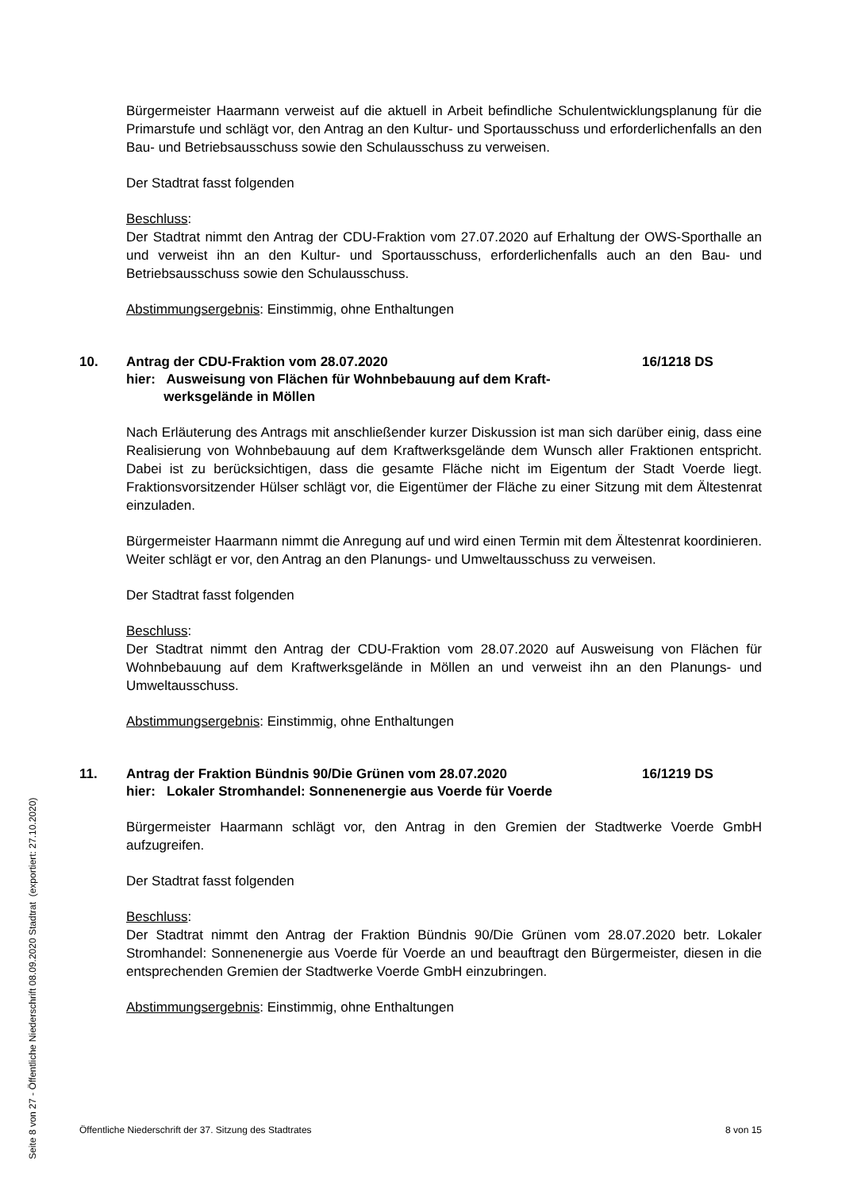Bürgermeister Haarmann verweist auf die aktuell in Arbeit befindliche Schulentwicklungsplanung für die Primarstufe und schlägt vor, den Antrag an den Kultur- und Sportausschuss und erforderlichenfalls an den Bau- und Betriebsausschuss sowie den Schulausschuss zu verweisen.
Der Stadtrat fasst folgenden
Beschluss:
Der Stadtrat nimmt den Antrag der CDU-Fraktion vom 27.07.2020 auf Erhaltung der OWS-Sporthalle an und verweist ihn an den Kultur- und Sportausschuss, erforderlichenfalls auch an den Bau- und Betriebsausschuss sowie den Schulausschuss.
Abstimmungsergebnis: Einstimmig, ohne Enthaltungen
10. Antrag der CDU-Fraktion vom 28.07.2020
hier: Ausweisung von Flächen für Wohnbebauung auf dem Kraft-
werksgelände in Möllen
16/1218 DS
Nach Erläuterung des Antrags mit anschließender kurzer Diskussion ist man sich darüber einig, dass eine Realisierung von Wohnbebauung auf dem Kraftwerksgelände dem Wunsch aller Fraktionen entspricht. Dabei ist zu berücksichtigen, dass die gesamte Fläche nicht im Eigentum der Stadt Voerde liegt. Fraktionsvorsitzender Hülser schlägt vor, die Eigentümer der Fläche zu einer Sitzung mit dem Ältestenrat einzuladen.
Bürgermeister Haarmann nimmt die Anregung auf und wird einen Termin mit dem Ältestenrat koordinieren. Weiter schlägt er vor, den Antrag an den Planungs- und Umweltausschuss zu verweisen.
Der Stadtrat fasst folgenden
Beschluss:
Der Stadtrat nimmt den Antrag der CDU-Fraktion vom 28.07.2020 auf Ausweisung von Flächen für Wohnbebauung auf dem Kraftwerksgelände in Möllen an und verweist ihn an den Planungs- und Umweltausschuss.
Abstimmungsergebnis: Einstimmig, ohne Enthaltungen
11. Antrag der Fraktion Bündnis 90/Die Grünen vom 28.07.2020
hier: Lokaler Stromhandel: Sonnenenergie aus Voerde für Voerde
16/1219 DS
Bürgermeister Haarmann schlägt vor, den Antrag in den Gremien der Stadtwerke Voerde GmbH aufzugreifen.
Der Stadtrat fasst folgenden
Beschluss:
Der Stadtrat nimmt den Antrag der Fraktion Bündnis 90/Die Grünen vom 28.07.2020 betr. Lokaler Stromhandel: Sonnenenergie aus Voerde für Voerde an und beauftragt den Bürgermeister, diesen in die entsprechenden Gremien der Stadtwerke Voerde GmbH einzubringen.
Abstimmungsergebnis: Einstimmig, ohne Enthaltungen
Öffentliche Niederschrift der 37. Sitzung des Stadtrates 8 von 15
Seite 8 von 27 - Öffentliche Niederschrift 08.09.2020 Stadtrat (exportiert: 27.10.2020)